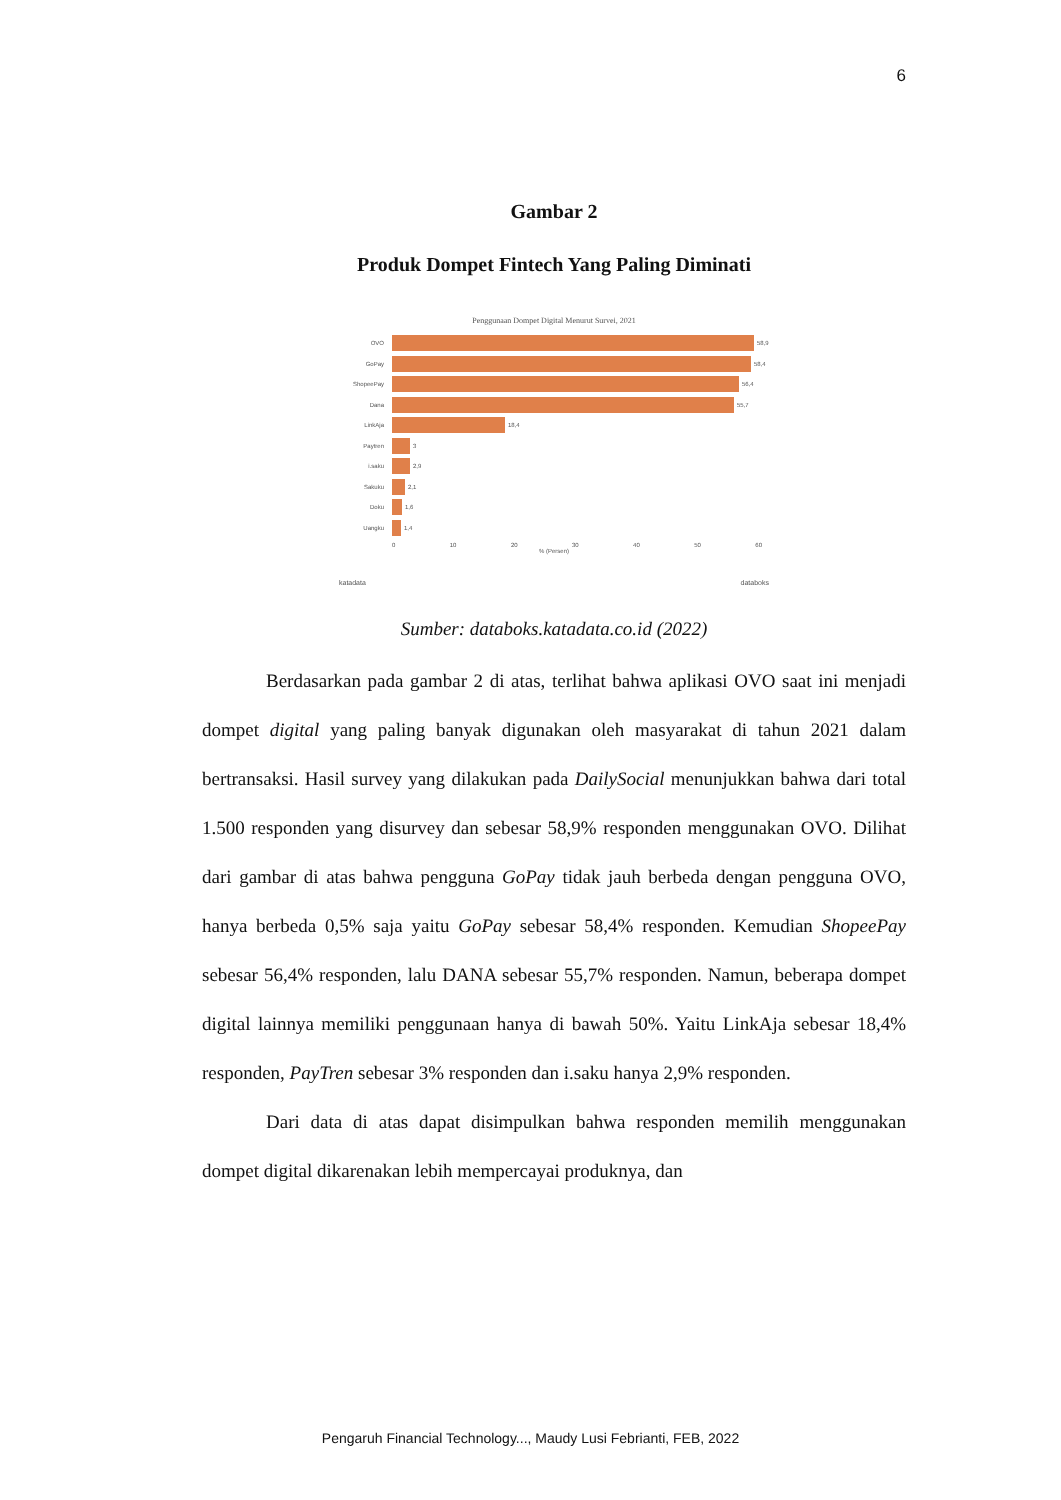6
Gambar 2
Produk Dompet Fintech Yang Paling Diminati
Penggunaan Dompet Digital Menurut Survei, 2021
OVO 58,9
GoPay 58,4
ShopeePay 56,4
Dana 55,7
LinkAja 18,4
Paytren 3
i.saku 2,9
Sakuku 2,1
Doku 1,6
Uangku 1,4
0 10 20 30 40 50 60
% (Persen)
katadata databoks
Sumber: databoks.katadata.co.id (2022)
Berdasarkan pada gambar 2 di atas, terlihat bahwa aplikasi OVO saat ini menjadi dompet digital yang paling banyak digunakan oleh masyarakat di tahun 2021 dalam bertransaksi. Hasil survey yang dilakukan pada DailySocial menunjukkan bahwa dari total 1.500 responden yang disurvey dan sebesar 58,9% responden menggunakan OVO. Dilihat dari gambar di atas bahwa pengguna GoPay tidak jauh berbeda dengan pengguna OVO, hanya berbeda 0,5% saja yaitu GoPay sebesar 58,4% responden. Kemudian ShopeePay sebesar 56,4% responden, lalu DANA sebesar 55,7% responden. Namun, beberapa dompet digital lainnya memiliki penggunaan hanya di bawah 50%. Yaitu LinkAja sebesar 18,4% responden, PayTren sebesar 3% responden dan i.saku hanya 2,9% responden.
Dari data di atas dapat disimpulkan bahwa responden memilih menggunakan dompet digital dikarenakan lebih mempercayai produknya, dan
Pengaruh Financial Technology..., Maudy Lusi Febrianti, FEB, 2022